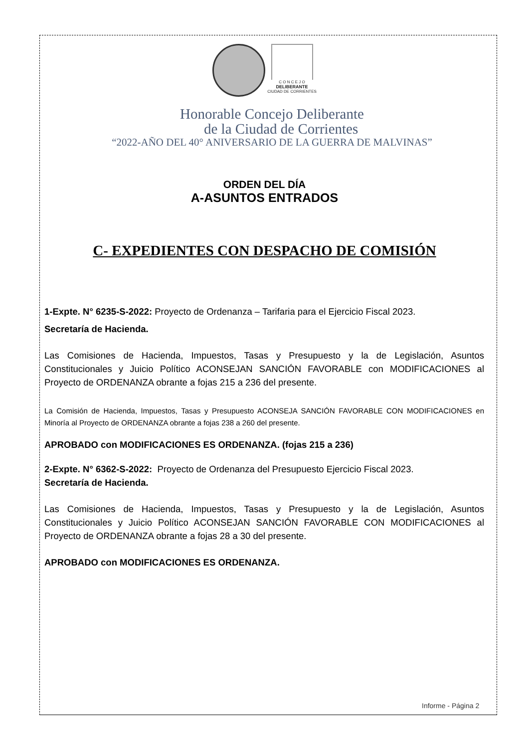C O N C E J O
DELIBERANTE
CIUDAD DE CORRIENTES
Honorable Concejo Deliberante
de la Ciudad de Corrientes
“2022-AÑO DEL 40° ANIVERSARIO DE LA GUERRA DE MALVINAS”
ORDEN DEL DÍA
A-ASUNTOS ENTRADOS
C- EXPEDIENTES CON DESPACHO DE COMISIÓN
1-Expte. N° 6235-S-2022: Proyecto de Ordenanza – Tarifaria para el Ejercicio Fiscal 2023.
Secretaría de Hacienda.
Las Comisiones de Hacienda, Impuestos, Tasas y Presupuesto y la de Legislación, Asuntos Constitucionales y Juicio Político ACONSEJAN SANCIÓN FAVORABLE con MODIFICACIONES al Proyecto de ORDENANZA obrante a fojas 215 a 236 del presente.
La Comisión de Hacienda, Impuestos, Tasas y Presupuesto ACONSEJA SANCIÓN FAVORABLE CON MODIFICACIONES en Minoría al Proyecto de ORDENANZA obrante a fojas 238 a 260 del presente.
APROBADO con MODIFICACIONES ES ORDENANZA. (fojas 215 a 236)
2-Expte. N° 6362-S-2022: Proyecto de Ordenanza del Presupuesto Ejercicio Fiscal 2023.
Secretaría de Hacienda.
Las Comisiones de Hacienda, Impuestos, Tasas y Presupuesto y la de Legislación, Asuntos Constitucionales y Juicio Político ACONSEJAN SANCIÓN FAVORABLE CON MODIFICACIONES al Proyecto de ORDENANZA obrante a fojas 28 a 30 del presente.
APROBADO con MODIFICACIONES ES ORDENANZA.
Informe - Página 2